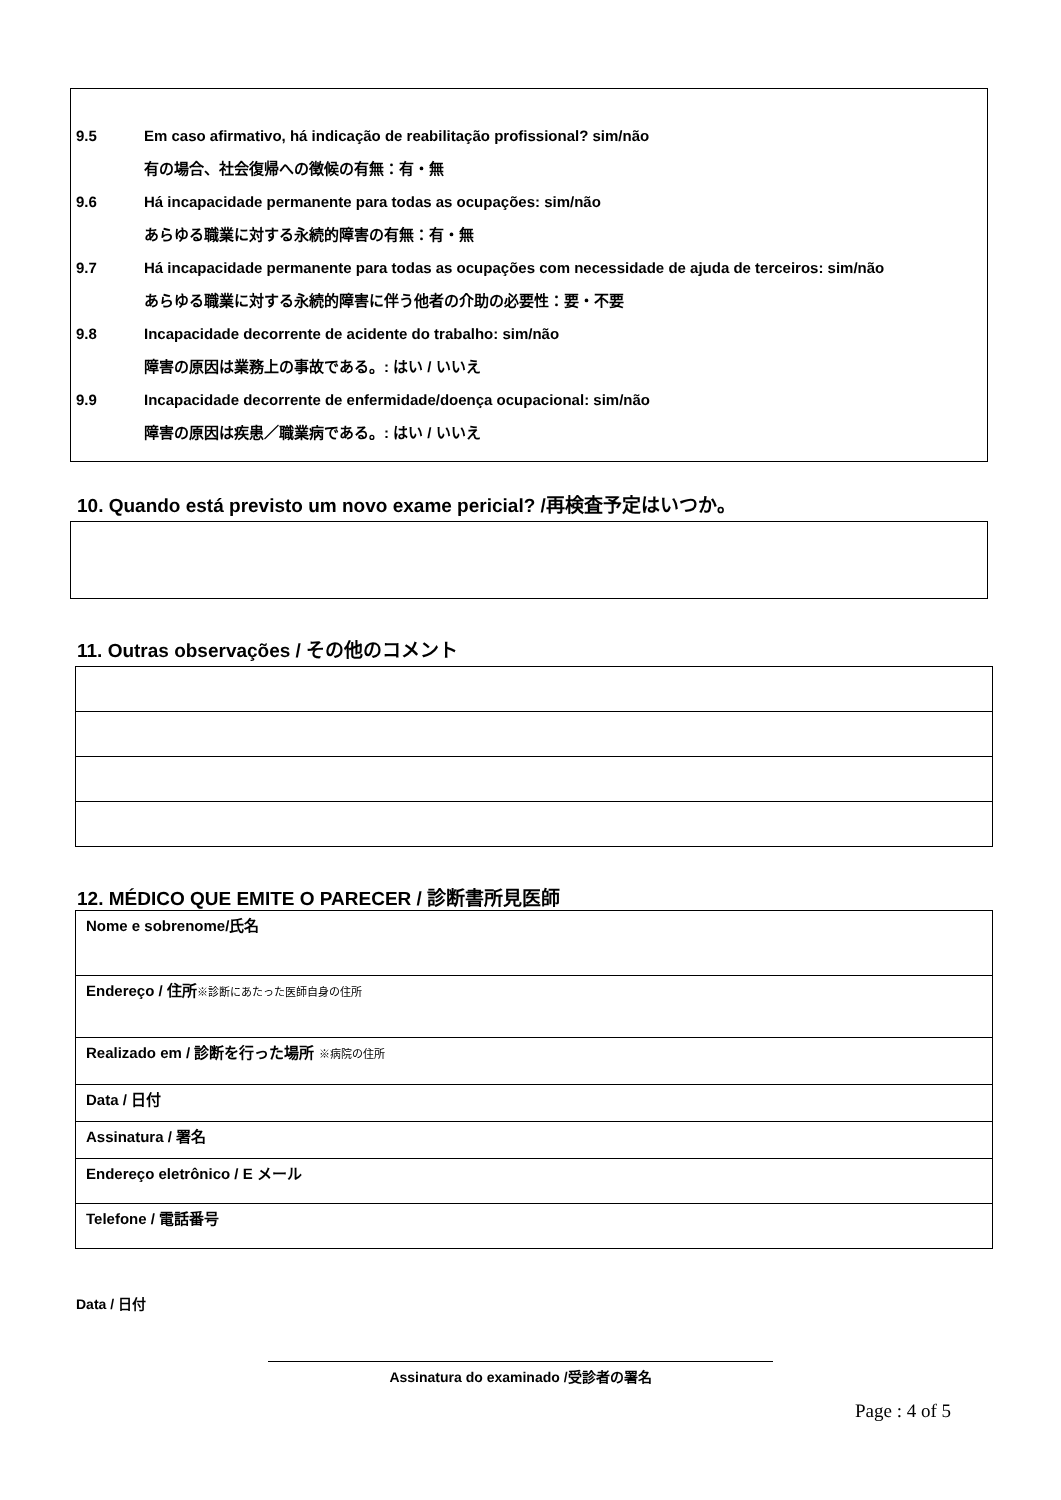9.5 Em caso afirmativo, há indicação de reabilitação profissional? sim/não
有の場合、社会復帰への徴候の有無：有・無
9.6 Há incapacidade permanente para todas as ocupações: sim/não
あらゆる職業に対する永続的障害の有無：有・無
9.7 Há incapacidade permanente para todas as ocupações com necessidade de ajuda de terceiros: sim/não
あらゆる職業に対する永続的障害に伴う他者の介助の必要性：要・不要
9.8 Incapacidade decorrente de acidente do trabalho: sim/não
障害の原因は業務上の事故である。: はい / いいえ
9.9 Incapacidade decorrente de enfermidade/doença ocupacional: sim/não
障害の原因は疾患／職業病である。: はい / いいえ
10. Quando está previsto um novo exame pericial? /再検査予定はいつか。
11. Outras observações / その他のコメント
12. MÉDICO QUE EMITE O PARECER / 診断書所見医師
| Nome e sobrenome/氏名 |
| Endereço / 住所 ※診断にあたった医師自身の住所 |
| Realizado em / 診断を行った場所 ※病院の住所 |
| Data / 日付 |
| Assinatura / 署名 |
| Endereço eletrônico / E メール |
| Telefone / 電話番号 |
Data / 日付
Assinatura do examinado /受診者の署名
Page : 4 of 5